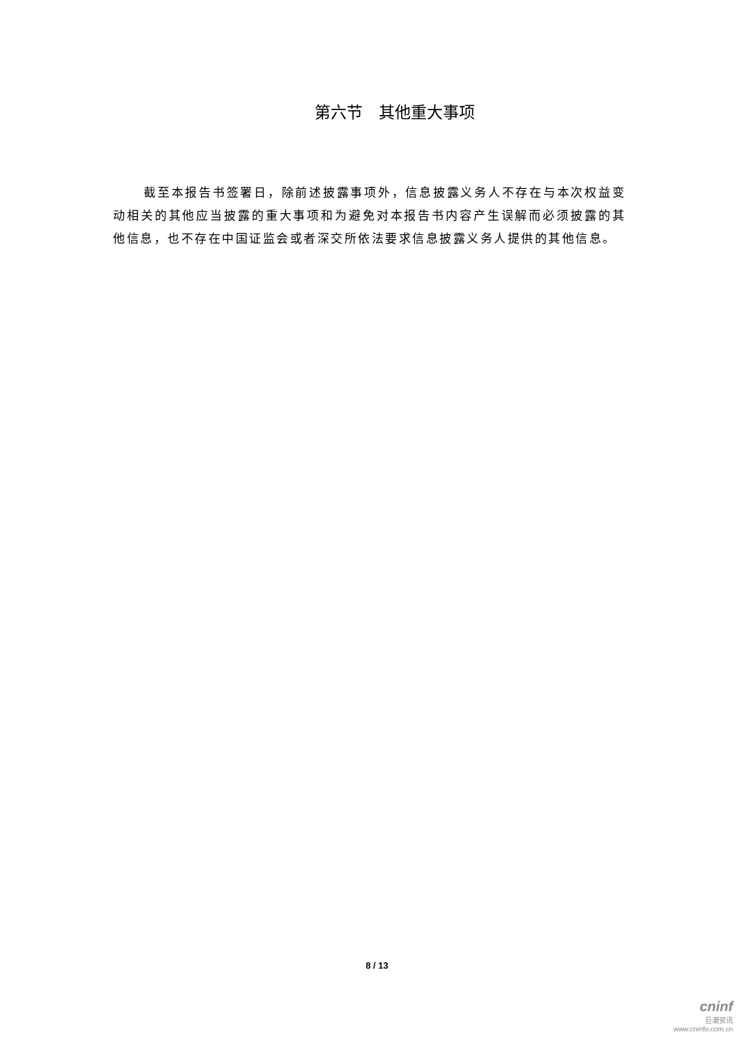第六节　其他重大事项
截至本报告书签署日，除前述披露事项外，信息披露义务人不存在与本次权益变动相关的其他应当披露的重大事项和为避免对本报告书内容产生误解而必须披露的其他信息，也不存在中国证监会或者深交所依法要求信息披露义务人提供的其他信息。
8 / 13
cninf
巨潮资讯
www.cninfo.com.cn